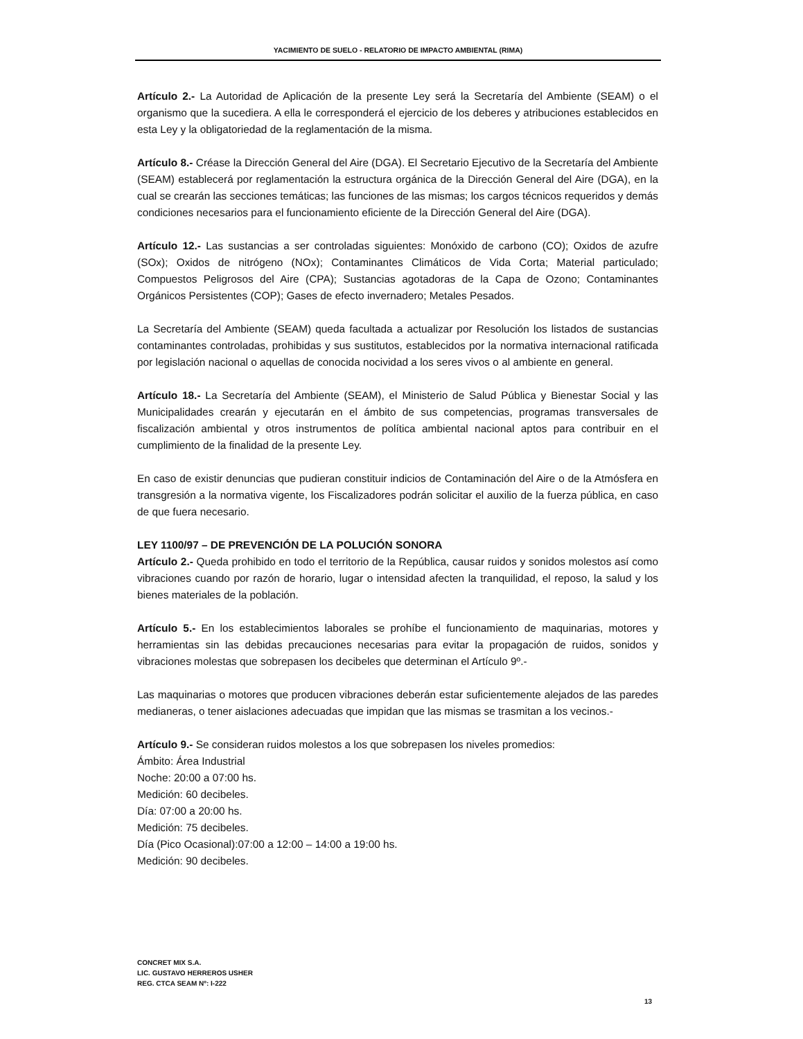YACIMIENTO DE SUELO - RELATORIO DE IMPACTO AMBIENTAL (RIMA)
Artículo 2.- La Autoridad de Aplicación de la presente Ley será la Secretaría del Ambiente (SEAM) o el organismo que la sucediera. A ella le corresponderá el ejercicio de los deberes y atribuciones establecidos en esta Ley y la obligatoriedad de la reglamentación de la misma.
Artículo 8.- Créase la Dirección General del Aire (DGA). El Secretario Ejecutivo de la Secretaría del Ambiente (SEAM) establecerá por reglamentación la estructura orgánica de la Dirección General del Aire (DGA), en la cual se crearán las secciones temáticas; las funciones de las mismas; los cargos técnicos requeridos y demás condiciones necesarios para el funcionamiento eficiente de la Dirección General del Aire (DGA).
Artículo 12.- Las sustancias a ser controladas siguientes: Monóxido de carbono (CO); Oxidos de azufre (SOx); Oxidos de nitrógeno (NOx); Contaminantes Climáticos de Vida Corta; Material particulado; Compuestos Peligrosos del Aire (CPA); Sustancias agotadoras de la Capa de Ozono; Contaminantes Orgánicos Persistentes (COP); Gases de efecto invernadero; Metales Pesados.
La Secretaría del Ambiente (SEAM) queda facultada a actualizar por Resolución los listados de sustancias contaminantes controladas, prohibidas y sus sustitutos, establecidos por la normativa internacional ratificada por legislación nacional o aquellas de conocida nocividad a los seres vivos o al ambiente en general.
Artículo 18.- La Secretaría del Ambiente (SEAM), el Ministerio de Salud Pública y Bienestar Social y las Municipalidades crearán y ejecutarán en el ámbito de sus competencias, programas transversales de fiscalización ambiental y otros instrumentos de política ambiental nacional aptos para contribuir en el cumplimiento de la finalidad de la presente Ley.
En caso de existir denuncias que pudieran constituir indicios de Contaminación del Aire o de la Atmósfera en transgresión a la normativa vigente, los Fiscalizadores podrán solicitar el auxilio de la fuerza pública, en caso de que fuera necesario.
LEY 1100/97 – DE PREVENCIÓN DE LA POLUCIÓN SONORA
Artículo 2.- Queda prohibido en todo el territorio de la República, causar ruidos y sonidos molestos así como vibraciones cuando por razón de horario, lugar o intensidad afecten la tranquilidad, el reposo, la salud y los bienes materiales de la población.
Artículo 5.- En los establecimientos laborales se prohíbe el funcionamiento de maquinarias, motores y herramientas sin las debidas precauciones necesarias para evitar la propagación de ruidos, sonidos y vibraciones molestas que sobrepasen los decibeles que determinan el Artículo 9º.-
Las maquinarias o motores que producen vibraciones deberán estar suficientemente alejados de las paredes medianeras, o tener aislaciones adecuadas que impidan que las mismas se trasmitan a los vecinos.-
Artículo 9.- Se consideran ruidos molestos a los que sobrepasen los niveles promedios:
Ámbito: Área Industrial
Noche: 20:00 a 07:00 hs.
Medición: 60 decibeles.
Día: 07:00 a 20:00 hs.
Medición: 75 decibeles.
Día (Pico Ocasional):07:00 a 12:00 – 14:00 a 19:00 hs.
Medición: 90 decibeles.
CONCRET MIX S.A.
LIC. GUSTAVO HERREROS USHER
REG. CTCA SEAM Nº: I-222
13